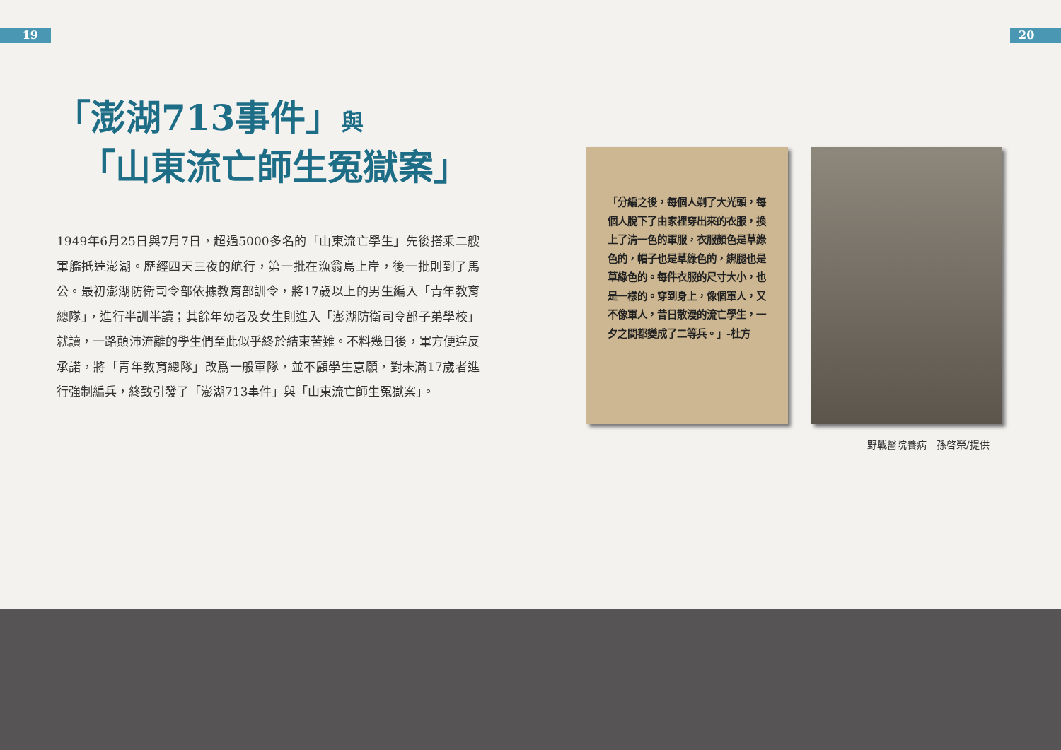19 20
「澎湖713事件」與
「山東流亡師生冤獄案」
1949年6月25日與7月7日，超過5000多名的「山東流亡學生」先後搭乘二艘軍艦抵達澎湖。歷經四天三夜的航行，第一批在漁翁島上岸，後一批則到了馬公。最初澎湖防衛司令部依據教育部訓令，將17歲以上的男生編入「青年教育總隊」，進行半訓半讀；其餘年幼者及女生則進入「澎湖防衛司令部子弟學校」就讀，一路顛沛流離的學生們至此似乎終於結束苦難。不料幾日後，軍方便違反承諾，將「青年教育總隊」改爲一般軍隊，並不顧學生意願，對未滿17歲者進行強制編兵，終致引發了「澎湖713事件」與「山東流亡師生冤獄案」。
「分編之後，每個人剃了大光頭，每個人脫下了由家裡穿出來的衣服，換上了清一色的軍服，衣服顏色是草綠色的，帽子也是草綠色的，綁腿也是草綠色的。每件衣服的尺寸大小，也是一樣的。穿到身上，像個軍人，又不像軍人，昔日散漫的流亡學生，一夕之間都變成了二等兵。」-杜方
野戰醫院養病　孫啓榮/提供